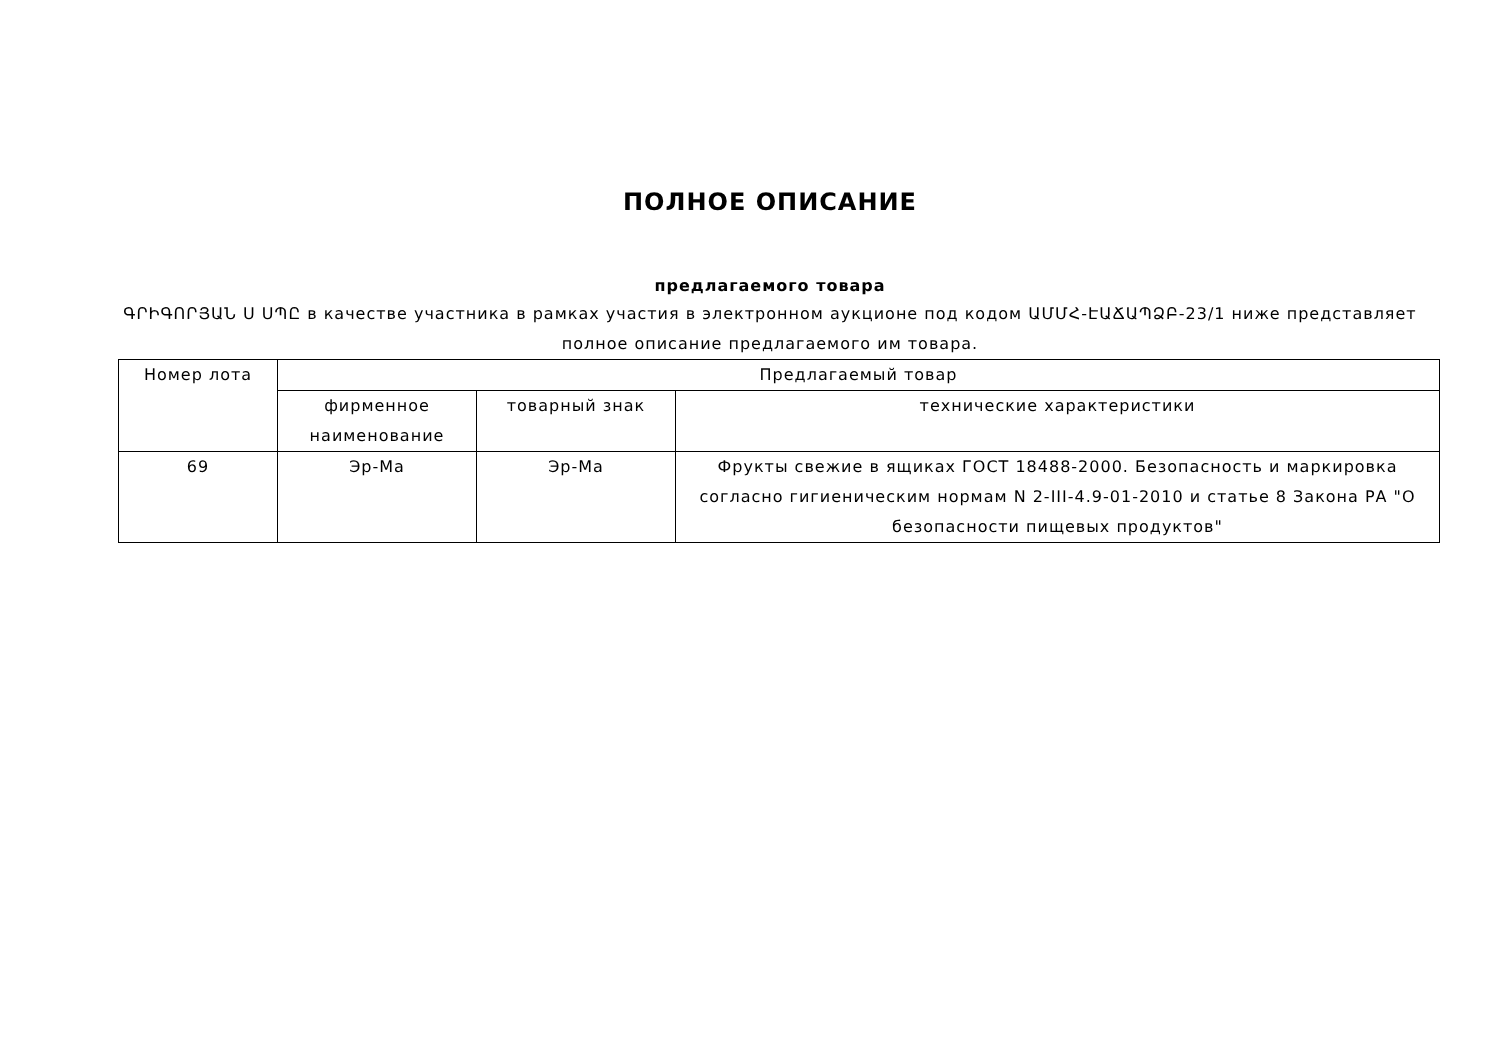ПОЛНОЕ ОПИСАНИЕ
предлагаемого товара
ԳՐԻԳՈՐՅԱՆ Ս ՍՊԸ в качестве участника в рамках участия в электронном аукционе под кодом ԱՄՄՀ-ԷԱՃԱՊՁԲ-23/1 ниже представляет полное описание предлагаемого им товара.
| Номер лота | Предлагаемый товар | | |
| | фирменное наименование | товарный знак | технические характеристики |
| 69 | Эр-Ма | Эр-Ма | Фрукты свежие в ящиках ГОСТ 18488-2000. Безопасность и маркировка согласно гигиеническим нормам N 2-III-4.9-01-2010 и статье 8 Закона РА "О безопасности пищевых продуктов" |